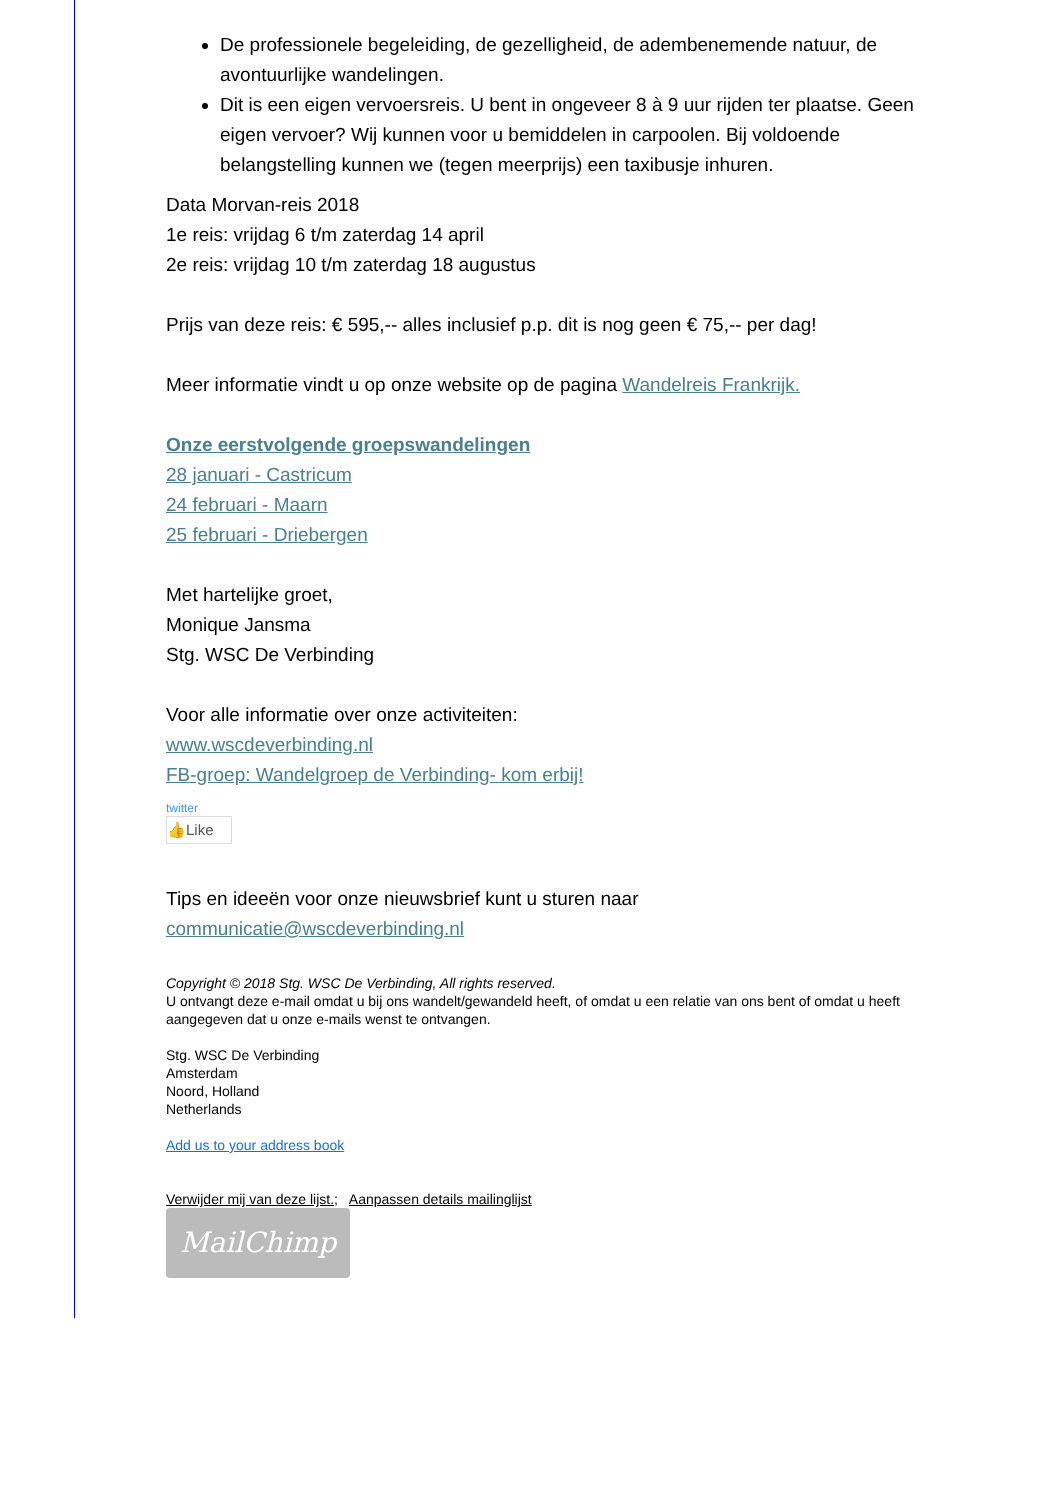De professionele begeleiding, de gezelligheid, de adembenemende natuur, de avontuurlijke wandelingen.
Dit is een eigen vervoersreis. U bent in ongeveer 8 à 9 uur rijden ter plaatse. Geen eigen vervoer? Wij kunnen voor u bemiddelen in carpoolen. Bij voldoende belangstelling kunnen we (tegen meerprijs) een taxibusje inhuren.
Data Morvan-reis 2018
1e reis: vrijdag 6 t/m zaterdag 14 april
2e reis: vrijdag 10 t/m zaterdag 18 augustus
Prijs van deze reis: € 595,-- alles inclusief p.p. dit is nog geen € 75,-- per dag!
Meer informatie vindt u op onze website op de pagina Wandelreis Frankrijk.
Onze eerstvolgende groepswandelingen
28 januari - Castricum
24 februari - Maarn
25 februari - Driebergen
Met hartelijke groet,
Monique Jansma
Stg. WSC De Verbinding
Voor alle informatie over onze activiteiten:
www.wscdeverbinding.nl
FB-groep: Wandelgroep de Verbinding- kom erbij!
twitter
👍Like
Tips en ideeën voor onze nieuwsbrief kunt u sturen naar communicatie@wscdeverbinding.nl
Copyright © 2018 Stg. WSC De Verbinding, All rights reserved.
U ontvangt deze e-mail omdat u bij ons wandelt/gewandeld heeft, of omdat u een relatie van ons bent of omdat u heeft aangegeven dat u onze e-mails wenst te ontvangen.
Stg. WSC De Verbinding
Amsterdam
Noord, Holland
Netherlands
Add us to your address book
Verwijder mij van deze lijst.; Aanpassen details mailinglijst
MailChimp